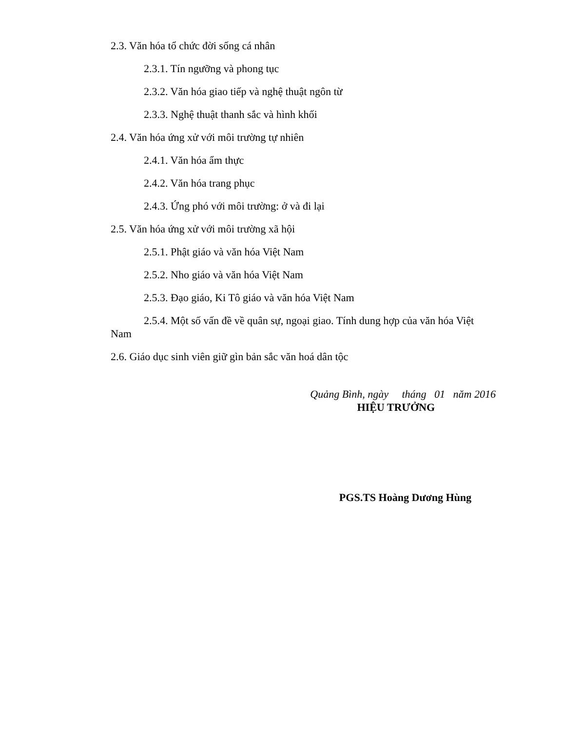2.3. Văn hóa tổ chức đời sống cá nhân
2.3.1. Tín ngưỡng và phong tục
2.3.2. Văn hóa giao tiếp và nghệ thuật ngôn từ
2.3.3. Nghệ thuật thanh sắc và hình khối
2.4. Văn hóa ứng xử với môi trường tự nhiên
2.4.1. Văn hóa ẩm thực
2.4.2. Văn hóa trang phục
2.4.3. Ứng phó với môi trường: ở và đi lại
2.5. Văn hóa ứng xử với môi trường xã hội
2.5.1. Phật giáo và văn hóa Việt Nam
2.5.2. Nho giáo và văn hóa Việt Nam
2.5.3. Đạo giáo, Ki Tô giáo và văn hóa Việt Nam
2.5.4. Một số vấn đề về quân sự, ngoại giao. Tính dung hợp của văn hóa Việt Nam
2.6. Giáo dục sinh viên giữ gìn bản sắc văn hoá dân tộc
Quảng Bình, ngày tháng 01 năm 2016
HIỆU TRƯỞNG
PGS.TS Hoàng Dương Hùng